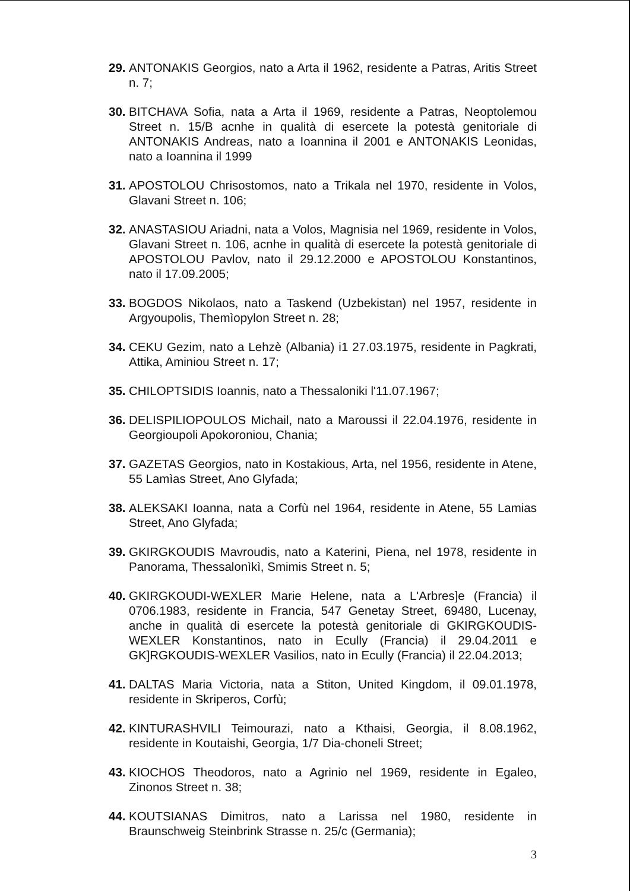29. ANTONAKIS Georgios, nato a Arta il 1962, residente a Patras, Aritis Street n. 7;
30. BITCHAVA Sofia, nata a Arta il 1969, residente a Patras, Neoptolemou Street n. 15/B acnhe in qualità di esercete la potestà genitoriale di ANTONAKIS Andreas, nato a Ioannina il 2001 e ANTONAKIS Leonidas, nato a Ioannina il 1999
31. APOSTOLOU Chrisostomos, nato a Trikala nel 1970, residente in Volos, Glavani Street n. 106;
32. ANASTASIOU Ariadni, nata a Volos, Magnisia nel 1969, residente in Volos, Glavani Street n. 106, acnhe in qualità di esercete la potestà genitoriale di APOSTOLOU Pavlov, nato il 29.12.2000 e APOSTOLOU Konstantinos, nato il 17.09.2005;
33. BOGDOS Nikolaos, nato a Taskend (Uzbekistan) nel 1957, residente in Argyoupolis, Themìopylon Street n. 28;
34. CEKU Gezim, nato a Lehzè (Albania) i1 27.03.1975, residente in Pagkrati, Attika, Aminiou Street n. 17;
35. CHILOPTSIDIS Ioannis, nato a Thessaloniki l'11.07.1967;
36. DELISPILIOPOULOS Michail, nato a Maroussi il 22.04.1976, residente in Georgioupoli Apokoroniou, Chania;
37. GAZETAS Georgios, nato in Kostakious, Arta, nel 1956, residente in Atene, 55 Lamìas Street, Ano Glyfada;
38. ALEKSAKI Ioanna, nata a Corfù nel 1964, residente in Atene, 55 Lamias Street, Ano Glyfada;
39. GKIRGKOUDIS Mavroudis, nato a Katerini, Piena, nel 1978, residente in Panorama, Thessalonìkì, Smimis Street n. 5;
40. GKIRGKOUDI-WEXLER Marie Helene, nata a L'Arbres]e (Francia) il 0706.1983, residente in Francia, 547 Genetay Street, 69480, Lucenay, anche in qualità di esercete la potestà genitoriale di GKIRGKOUDIS-WEXLER Konstantinos, nato in Ecully (Francia) il 29.04.2011 e GK]RGKOUDIS-WEXLER Vasilios, nato in Ecully (Francia) il 22.04.2013;
41. DALTAS Maria Victoria, nata a Stiton, United Kingdom, il 09.01.1978, residente in Skriperos, Corfù;
42. KINTURASHVILI Teimourazi, nato a Kthaisi, Georgia, il 8.08.1962, residente in Koutaishi, Georgia, 1/7 Dia-choneli Street;
43. KIOCHOS Theodoros, nato a Agrinio nel 1969, residente in Egaleo, Zinonos Street n. 38;
44. KOUTSIANAS Dimitros, nato a Larissa nel 1980, residente in Braunschweig Steinbrink Strasse n. 25/c (Germania);
3